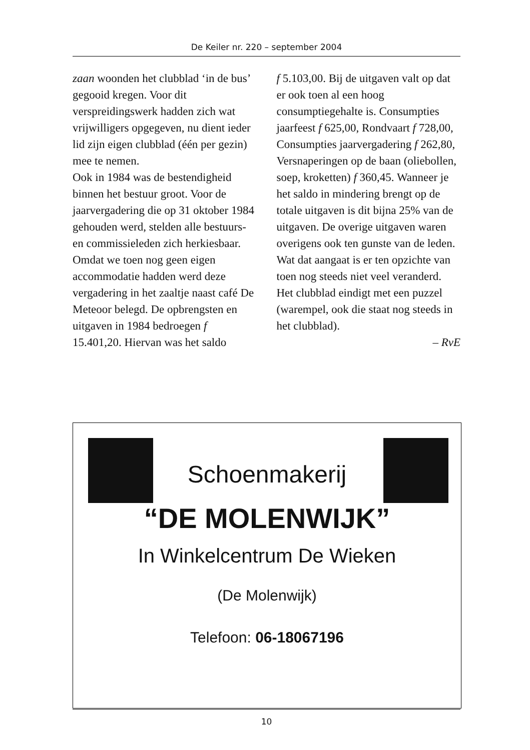De Keiler nr. 220 – september 2004
zaan woonden het clubblad ‘in de bus’ gegooid kregen. Voor dit verspreidingswerk hadden zich wat vrijwilligers opgegeven, nu dient ieder lid zijn eigen clubblad (één per gezin) mee te nemen.
Ook in 1984 was de bestendigheid binnen het bestuur groot. Voor de jaarvergadering die op 31 oktober 1984 gehouden werd, stelden alle bestuurs- en commissieleden zich herkiesbaar. Omdat we toen nog geen eigen accommodatie hadden werd deze vergadering in het zaaltje naast café De Meteoor belegd. De opbrengsten en uitgaven in 1984 bedroegen f 15.401,20. Hiervan was het saldo
f 5.103,00. Bij de uitgaven valt op dat er ook toen al een hoog consumptiegehalte is. Consumpties jaarfeest f 625,00, Rondvaart f 728,00, Consumpties jaarvergadering f 262,80, Versnaperingen op de baan (oliebollen, soep, kroketten) f 360,45. Wanneer je het saldo in mindering brengt op de totale uitgaven is dit bijna 25% van de uitgaven. De overige uitgaven waren overigens ook ten gunste van de leden. Wat dat aangaat is er ten opzichte van toen nog steeds niet veel veranderd.
Het clubblad eindigt met een puzzel (warempel, ook die staat nog steeds in het clubblad).
– RvE
Schoenmakerij
“DE MOLENWIJK”
In Winkelcentrum De Wieken
(De Molenwijk)
Telefoon: 06-18067196
10